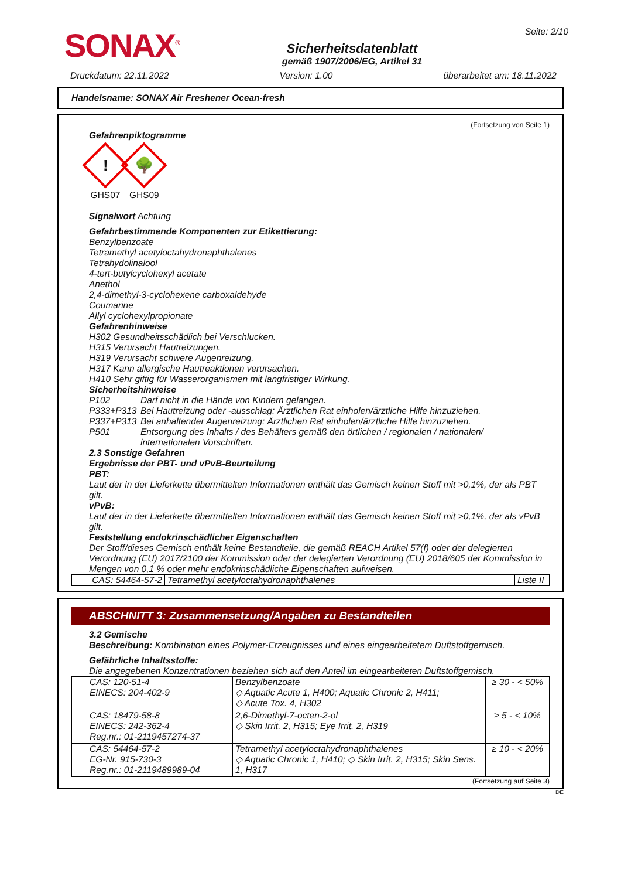SONAX<sup>®</sup>
Sicherheitsdatenblatt
gemäß 1907/2006/EG, Artikel 31
Seite: 2/10
Druckdatum: 22.11.2022 Version: 1.00 überarbeitet am: 18.11.2022
Handelsname: SONAX Air Freshener Ocean-fresh
(Fortsetzung von Seite 1)
Gefahrenpiktogramme
!
GHS07
🌳
GHS09
Signalwort Achtung
Gefahrbestimmende Komponenten zur Etikettierung:
Benzylbenzoate
Tetramethyl acetyloctahydronaphthalenes
Tetrahydolinalool
4-tert-butylcyclohexyl acetate
Anethol
2,4-dimethyl-3-cyclohexene carboxaldehyde
Coumarine
Allyl cyclohexylpropionate
Gefahrenhinweise
H302 Gesundheitsschädlich bei Verschlucken.
H315 Verursacht Hautreizungen.
H319 Verursacht schwere Augenreizung.
H317 Kann allergische Hautreaktionen verursachen.
H410 Sehr giftig für Wasserorganismen mit langfristiger Wirkung.
Sicherheitshinweise
| P102 | Darf nicht in die Hände von Kindern gelangen. |
| P333+P313 | Bei Hautreizung oder -ausschlag: Ärztlichen Rat einholen/ärztliche Hilfe hinzuziehen. |
| P337+P313 | Bei anhaltender Augenreizung: Ärztlichen Rat einholen/ärztliche Hilfe hinzuziehen. |
| P501 | Entsorgung des Inhalts / des Behälters gemäß den örtlichen / regionalen / nationalen/ internationalen Vorschriften. |
2.3 Sonstige Gefahren
Ergebnisse der PBT- und vPvB-Beurteilung
PBT:
Laut der in der Lieferkette übermittelten Informationen enthält das Gemisch keinen Stoff mit >0,1%, der als PBT gilt.
vPvB:
Laut der in der Lieferkette übermittelten Informationen enthält das Gemisch keinen Stoff mit >0,1%, der als vPvB gilt.
Feststellung endokrinschädlicher Eigenschaften
Der Stoff/dieses Gemisch enthält keine Bestandteile, die gemäß REACH Artikel 57(f) oder der delegierten Verordnung (EU) 2017/2100 der Kommission oder der delegierten Verordnung (EU) 2018/605 der Kommission in Mengen von 0,1 % oder mehr endokrinschädliche Eigenschaften aufweisen.
| CAS: 54464-57-2 | Tetramethyl acetyloctahydronaphthalenes | Liste II |
ABSCHNITT 3: Zusammensetzung/Angaben zu Bestandteilen
3.2 Gemische
Beschreibung: Kombination eines Polymer-Erzeugnisses und eines eingearbeitetem Duftstoffgemisch.
Gefährliche Inhaltsstoffe:
Die angegebenen Konzentrationen beziehen sich auf den Anteil im eingearbeiteten Duftstoffgemisch.
| CAS: 120-51-4 EINECS: 204-402-9 | Benzylbenzoate ◇ Aquatic Acute 1, H400; Aquatic Chronic 2, H411; ◇ Acute Tox. 4, H302 | ≥ 30 - < 50% |
| CAS: 18479-58-8 EINECS: 242-362-4 Reg.nr.: 01-2119457274-37 | 2,6-Dimethyl-7-octen-2-ol ◇ Skin Irrit. 2, H315; Eye Irrit. 2, H319 | ≥ 5 - < 10% |
| CAS: 54464-57-2 EG-Nr. 915-730-3 Reg.nr.: 01-2119489989-04 | Tetramethyl acetyloctahydronaphthalenes ◇ Aquatic Chronic 1, H410; ◇ Skin Irrit. 2, H315; Skin Sens. 1, H317 | ≥ 10 - < 20% |
(Fortsetzung auf Seite 3)
DE